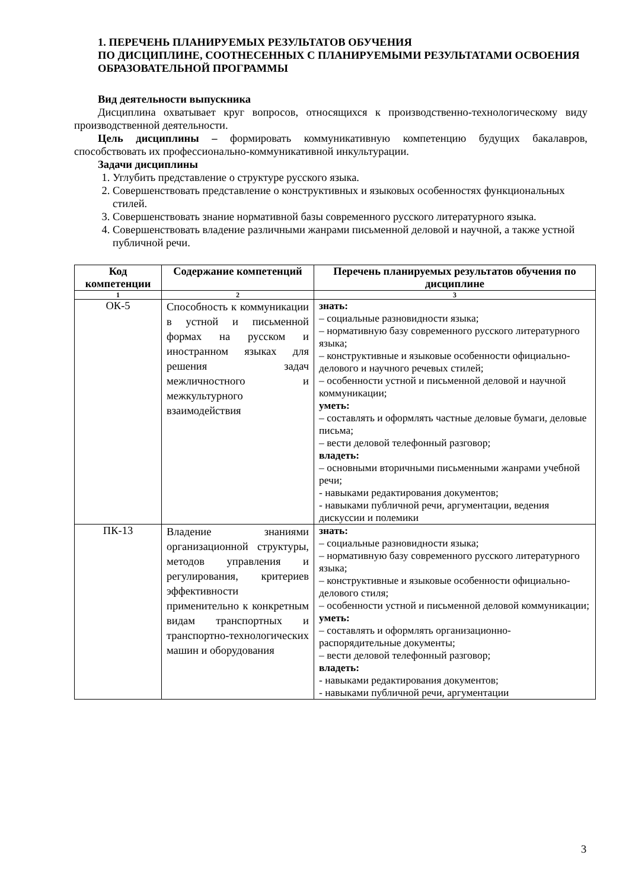1. ПЕРЕЧЕНЬ ПЛАНИРУЕМЫХ РЕЗУЛЬТАТОВ ОБУЧЕНИЯ
ПО ДИСЦИПЛИНЕ, СООТНЕСЕННЫХ С ПЛАНИРУЕМЫМИ РЕЗУЛЬТАТАМИ ОСВОЕНИЯ ОБРАЗОВАТЕЛЬНОЙ ПРОГРАММЫ
Вид деятельности выпускника
Дисциплина охватывает круг вопросов, относящихся к производственно-технологическому виду производственной деятельности.
Цель дисциплины – формировать коммуникативную компетенцию будущих бакалавров, способствовать их профессионально-коммуникативной инкультурации.
Задачи дисциплины
1. Углубить представление о структуре русского языка.
2. Совершенствовать представление о конструктивных и языковых особенностях функциональных стилей.
3. Совершенствовать знание нормативной базы современного русского литературного языка.
4. Совершенствовать владение различными жанрами письменной деловой и научной, а также устной публичной речи.
| Код компетенции | Содержание компетенций | Перечень планируемых результатов обучения по дисциплине |
| --- | --- | --- |
| 1 | 2 | 3 |
| ОК-5 | Способность к коммуникации в устной и письменной формах на русском и иностранном языках для решения задач межличностного и межкультурного взаимодействия | знать: – социальные разновидности языка; – нормативную базу современного русского литературного языка; – конструктивные и языковые особенности официально-делового и научного речевых стилей; – особенности устной и письменной деловой и научной коммуникации; уметь: – составлять и оформлять частные деловые бумаги, деловые письма; – вести деловой телефонный разговор; владеть: – основными вторичными письменными жанрами учебной речи; - навыками редактирования документов; - навыками публичной речи, аргументации, ведения дискуссии и полемики |
| ПК-13 | Владение знаниями организационной структуры, методов управления и регулирования, критериев эффективности применительно к конкретным видам транспортных и транспортно-технологических машин и оборудования | знать: – социальные разновидности языка; – нормативную базу современного русского литературного языка; – конструктивные и языковые особенности официально-делового стиля; – особенности устной и письменной деловой коммуникации; уметь: – составлять и оформлять организационно-распорядительные документы; – вести деловой телефонный разговор; владеть: - навыками редактирования документов; - навыками публичной речи, аргументации |
3